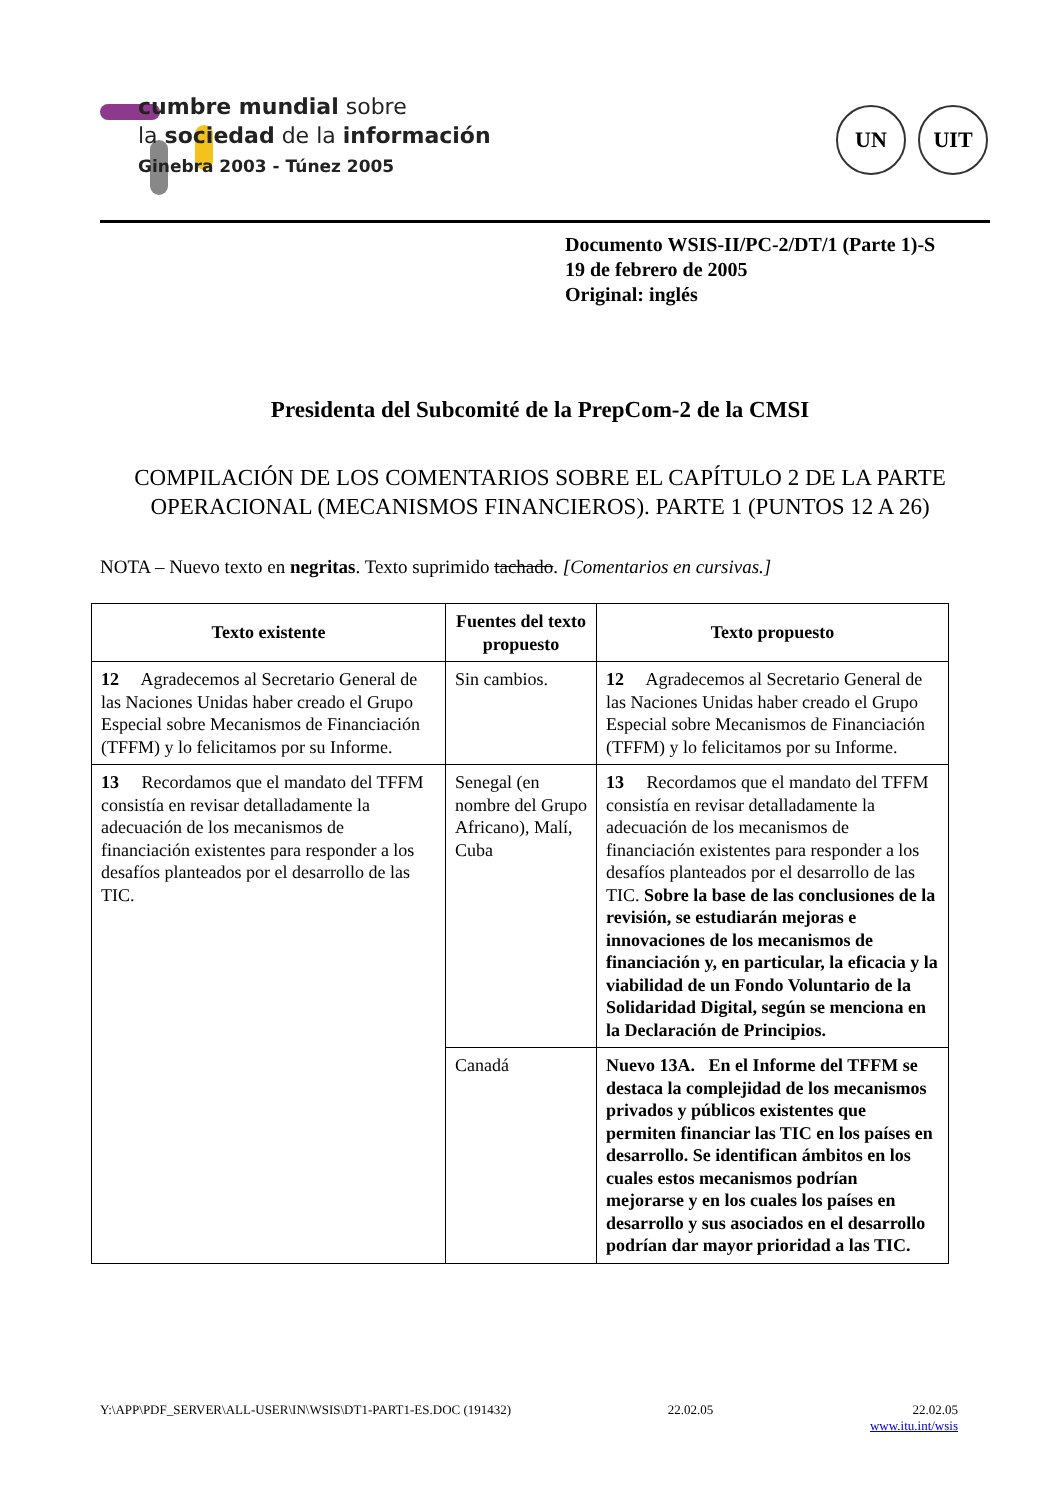cumbre mundial sobre
la sociedad de la información
Ginebra 2003 - Túnez 2005
UN UIT
Documento WSIS-II/PC-2/DT/1 (Parte 1)-S
19 de febrero de 2005
Original: inglés
Presidenta del Subcomité de la PrepCom-2 de la CMSI
COMPILACIÓN DE LOS COMENTARIOS SOBRE EL CAPÍTULO 2 DE LA PARTE OPERACIONAL (MECANISMOS FINANCIEROS). PARTE 1 (PUNTOS 12 A 26)
NOTA – Nuevo texto en negritas. Texto suprimido tachado. [Comentarios en cursivas.]
| Texto existente | Fuentes del texto propuesto | Texto propuesto |
| --- | --- | --- |
| 12 Agradecemos al Secretario General de las Naciones Unidas haber creado el Grupo Especial sobre Mecanismos de Financiación (TFFM) y lo felicitamos por su Informe. | Sin cambios. | 12 Agradecemos al Secretario General de las Naciones Unidas haber creado el Grupo Especial sobre Mecanismos de Financiación (TFFM) y lo felicitamos por su Informe. |
| 13 Recordamos que el mandato del TFFM consistía en revisar detalladamente la adecuación de los mecanismos de financiación existentes para responder a los desafíos planteados por el desarrollo de las TIC. | Senegal (en nombre del Grupo Africano), Malí, Cuba | 13 Recordamos que el mandato del TFFM consistía en revisar detalladamente la adecuación de los mecanismos de financiación existentes para responder a los desafíos planteados por el desarrollo de las TIC. Sobre la base de las conclusiones de la revisión, se estudiarán mejoras e innovaciones de los mecanismos de financiación y, en particular, la eficacia y la viabilidad de un Fondo Voluntario de la Solidaridad Digital, según se menciona en la Declaración de Principios. |
| | Canadá | Nuevo 13A. En el Informe del TFFM se destaca la complejidad de los mecanismos privados y públicos existentes que permiten financiar las TIC en los países en desarrollo. Se identifican ámbitos en los cuales estos mecanismos podrían mejorarse y en los cuales los países en desarrollo y sus asociados en el desarrollo podrían dar mayor prioridad a las TIC. |
Y:\APP\PDF_SERVER\ALL-USER\IN\WSIS\DT1-PART1-ES.DOC (191432) 22.02.05 22.02.05
www.itu.int/wsis